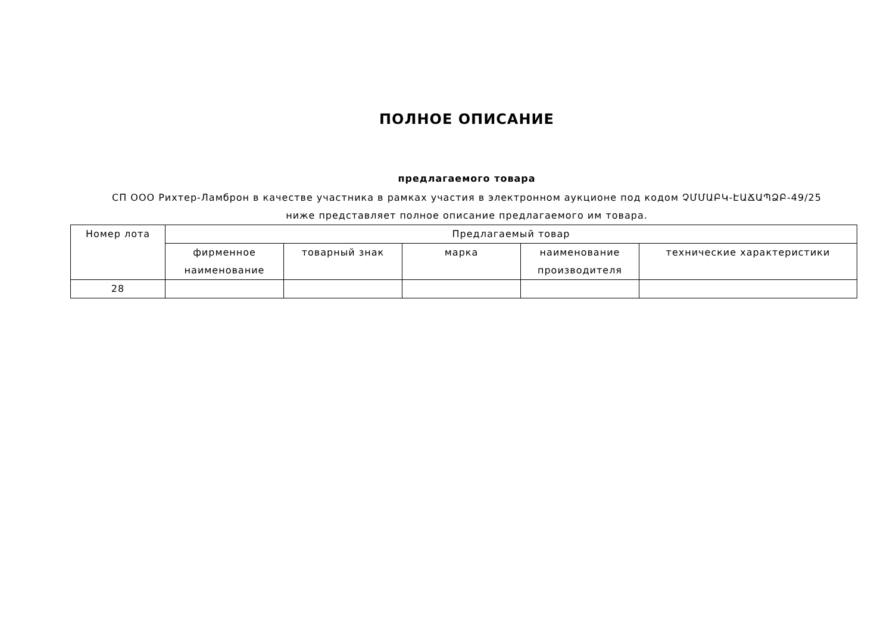ПОЛНОЕ ОПИСАНИЕ
предлагаемого товара
СП ООО Рихтер-Ламброн в качестве участника в рамках участия в электронном аукционе под кодом ՉՄՄԱԲԿ-ԷԱՃԱՊՁԲ-49/25
ниже представляет полное описание предлагаемого им товара.
| Номер лота | Предлагаемый товар | | | | |
| --- | --- | --- | --- | --- | --- |
| | фирменное наименование | товарный знак | марка | наименование производителя | технические характеристики |
| 28 | | | | | |